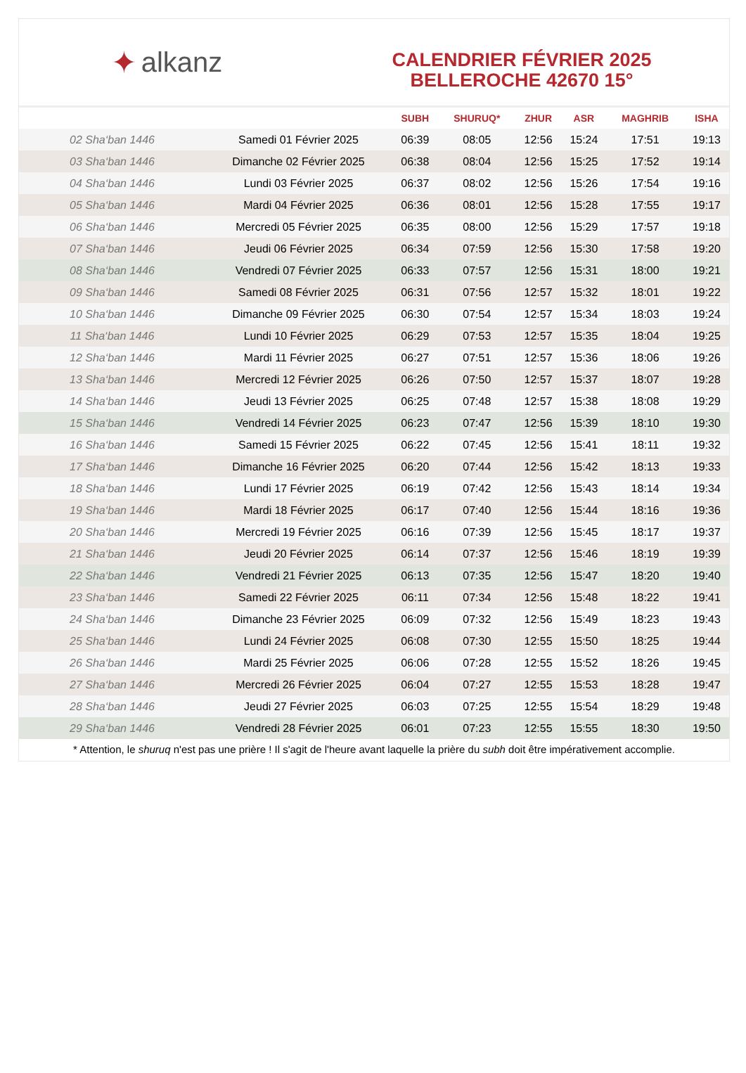✦ alkanz
CALENDRIER FÉVRIER 2025
BELLEROCHE 42670 15°
| | | SUBH | SHURUQ* | ZHUR | ASR | MAGHRIB | ISHA |
| --- | --- | --- | --- | --- | --- | --- | --- |
| 02 Sha‘ban 1446 | Samedi 01 Février 2025 | 06:39 | 08:05 | 12:56 | 15:24 | 17:51 | 19:13 |
| 03 Sha‘ban 1446 | Dimanche 02 Février 2025 | 06:38 | 08:04 | 12:56 | 15:25 | 17:52 | 19:14 |
| 04 Sha‘ban 1446 | Lundi 03 Février 2025 | 06:37 | 08:02 | 12:56 | 15:26 | 17:54 | 19:16 |
| 05 Sha‘ban 1446 | Mardi 04 Février 2025 | 06:36 | 08:01 | 12:56 | 15:28 | 17:55 | 19:17 |
| 06 Sha‘ban 1446 | Mercredi 05 Février 2025 | 06:35 | 08:00 | 12:56 | 15:29 | 17:57 | 19:18 |
| 07 Sha‘ban 1446 | Jeudi 06 Février 2025 | 06:34 | 07:59 | 12:56 | 15:30 | 17:58 | 19:20 |
| 08 Sha‘ban 1446 | Vendredi 07 Février 2025 | 06:33 | 07:57 | 12:56 | 15:31 | 18:00 | 19:21 |
| 09 Sha‘ban 1446 | Samedi 08 Février 2025 | 06:31 | 07:56 | 12:57 | 15:32 | 18:01 | 19:22 |
| 10 Sha‘ban 1446 | Dimanche 09 Février 2025 | 06:30 | 07:54 | 12:57 | 15:34 | 18:03 | 19:24 |
| 11 Sha‘ban 1446 | Lundi 10 Février 2025 | 06:29 | 07:53 | 12:57 | 15:35 | 18:04 | 19:25 |
| 12 Sha‘ban 1446 | Mardi 11 Février 2025 | 06:27 | 07:51 | 12:57 | 15:36 | 18:06 | 19:26 |
| 13 Sha‘ban 1446 | Mercredi 12 Février 2025 | 06:26 | 07:50 | 12:57 | 15:37 | 18:07 | 19:28 |
| 14 Sha‘ban 1446 | Jeudi 13 Février 2025 | 06:25 | 07:48 | 12:57 | 15:38 | 18:08 | 19:29 |
| 15 Sha‘ban 1446 | Vendredi 14 Février 2025 | 06:23 | 07:47 | 12:56 | 15:39 | 18:10 | 19:30 |
| 16 Sha‘ban 1446 | Samedi 15 Février 2025 | 06:22 | 07:45 | 12:56 | 15:41 | 18:11 | 19:32 |
| 17 Sha‘ban 1446 | Dimanche 16 Février 2025 | 06:20 | 07:44 | 12:56 | 15:42 | 18:13 | 19:33 |
| 18 Sha‘ban 1446 | Lundi 17 Février 2025 | 06:19 | 07:42 | 12:56 | 15:43 | 18:14 | 19:34 |
| 19 Sha‘ban 1446 | Mardi 18 Février 2025 | 06:17 | 07:40 | 12:56 | 15:44 | 18:16 | 19:36 |
| 20 Sha‘ban 1446 | Mercredi 19 Février 2025 | 06:16 | 07:39 | 12:56 | 15:45 | 18:17 | 19:37 |
| 21 Sha‘ban 1446 | Jeudi 20 Février 2025 | 06:14 | 07:37 | 12:56 | 15:46 | 18:19 | 19:39 |
| 22 Sha‘ban 1446 | Vendredi 21 Février 2025 | 06:13 | 07:35 | 12:56 | 15:47 | 18:20 | 19:40 |
| 23 Sha‘ban 1446 | Samedi 22 Février 2025 | 06:11 | 07:34 | 12:56 | 15:48 | 18:22 | 19:41 |
| 24 Sha‘ban 1446 | Dimanche 23 Février 2025 | 06:09 | 07:32 | 12:56 | 15:49 | 18:23 | 19:43 |
| 25 Sha‘ban 1446 | Lundi 24 Février 2025 | 06:08 | 07:30 | 12:55 | 15:50 | 18:25 | 19:44 |
| 26 Sha‘ban 1446 | Mardi 25 Février 2025 | 06:06 | 07:28 | 12:55 | 15:52 | 18:26 | 19:45 |
| 27 Sha‘ban 1446 | Mercredi 26 Février 2025 | 06:04 | 07:27 | 12:55 | 15:53 | 18:28 | 19:47 |
| 28 Sha‘ban 1446 | Jeudi 27 Février 2025 | 06:03 | 07:25 | 12:55 | 15:54 | 18:29 | 19:48 |
| 29 Sha‘ban 1446 | Vendredi 28 Février 2025 | 06:01 | 07:23 | 12:55 | 15:55 | 18:30 | 19:50 |
* Attention, le shuruq n'est pas une prière ! Il s'agit de l'heure avant laquelle la prière du subh doit être impérativement accomplie.